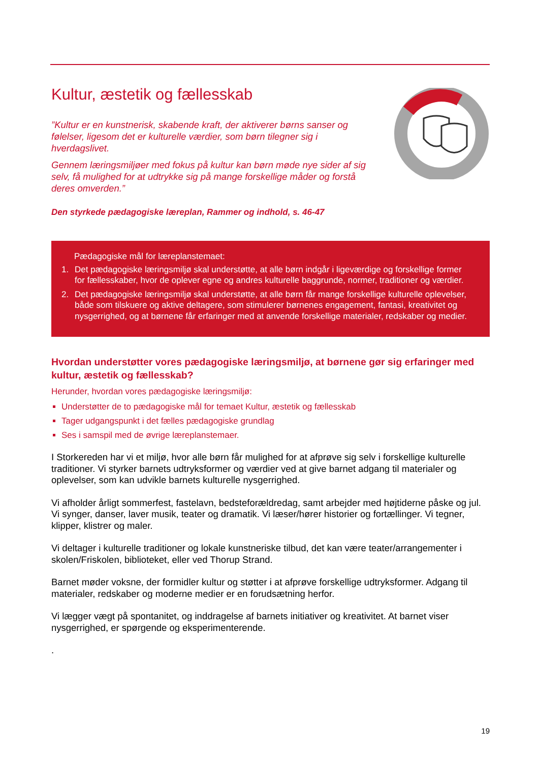Kultur, æstetik og fællesskab
”Kultur er en kunstnerisk, skabende kraft, der aktiverer børns sanser og følelser, ligesom det er kulturelle værdier, som børn tilegner sig i hverdagslivet.
Gennem læringsmiljøer med fokus på kultur kan børn møde nye sider af sig selv, få mulighed for at udtrykke sig på mange forskellige måder og forstå deres omverden.”
Den styrkede pædagogiske læreplan, Rammer og indhold, s. 46-47
Pædagogiske mål for læreplanstemaet:
1. Det pædagogiske læringsmiljø skal understøtte, at alle børn indgår i ligeværdige og forskellige former for fællesskaber, hvor de oplever egne og andres kulturelle baggrunde, normer, traditioner og værdier.
2. Det pædagogiske læringsmiljø skal understøtte, at alle børn får mange forskellige kulturelle oplevelser, både som tilskuere og aktive deltagere, som stimulerer børnenes engagement, fantasi, kreativitet og nysgerrighed, og at børnene får erfaringer med at anvende forskellige materialer, redskaber og medier.
Hvordan understøtter vores pædagogiske læringsmiljø, at børnene gør sig erfaringer med kultur, æstetik og fællesskab?
Herunder, hvordan vores pædagogiske læringsmiljø:
Understøtter de to pædagogiske mål for temaet Kultur, æstetik og fællesskab
Tager udgangspunkt i det fælles pædagogiske grundlag
Ses i samspil med de øvrige læreplanstemaer.
I Storkereden har vi et miljø, hvor alle børn får mulighed for at afprøve sig selv i forskellige kulturelle traditioner. Vi styrker barnets udtryksformer og værdier ved at give barnet adgang til materialer og oplevelser, som kan udvikle barnets kulturelle nysgerrighed.
Vi afholder årligt sommerfest, fastelavn, bedsteforældredag, samt arbejder med højtiderne påske og jul. Vi synger, danser, laver musik, teater og dramatik. Vi læser/hører historier og fortællinger. Vi tegner, klipper, klistrer og maler.
Vi deltager i kulturelle traditioner og lokale kunstneriske tilbud, det kan være teater/arrangementer i skolen/Friskolen, biblioteket, eller ved Thorup Strand.
Barnet møder voksne, der formidler kultur og støtter i at afprøve forskellige udtryksformer. Adgang til materialer, redskaber og moderne medier er en forudsætning herfor.
Vi lægger vægt på spontanitet, og inddragelse af barnets initiativer og kreativitet. At barnet viser nysgerrighed, er spørgende og eksperimenterende.
.
19